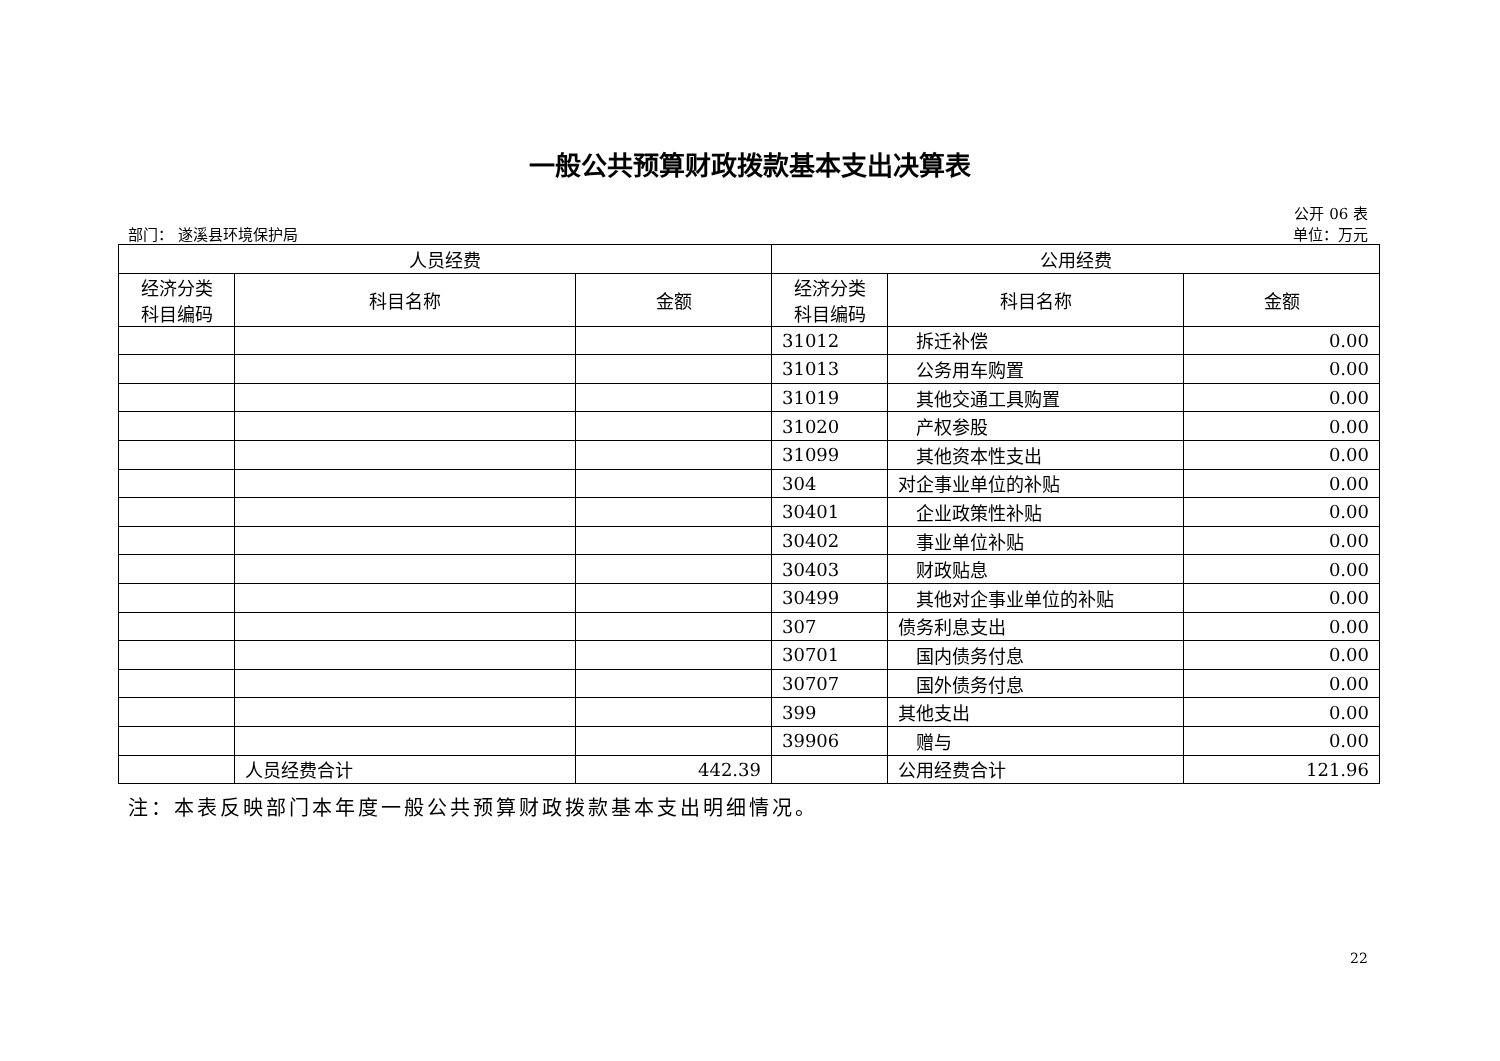一般公共预算财政拨款基本支出决算表
公开 06 表
部门： 遂溪县环境保护局 单位：万元
| 人员经费 | | | 公用经费 | | |
| --- | --- | --- | --- | --- | --- |
| 经济分类 科目编码 | 科目名称 | 金额 | 经济分类 科目编码 | 科目名称 | 金额 |
| | | | 31012 | 拆迁补偿 | 0.00 |
| | | | 31013 | 公务用车购置 | 0.00 |
| | | | 31019 | 其他交通工具购置 | 0.00 |
| | | | 31020 | 产权参股 | 0.00 |
| | | | 31099 | 其他资本性支出 | 0.00 |
| | | | 304 | 对企事业单位的补贴 | 0.00 |
| | | | 30401 | 企业政策性补贴 | 0.00 |
| | | | 30402 | 事业单位补贴 | 0.00 |
| | | | 30403 | 财政贴息 | 0.00 |
| | | | 30499 | 其他对企事业单位的补贴 | 0.00 |
| | | | 307 | 债务利息支出 | 0.00 |
| | | | 30701 | 国内债务付息 | 0.00 |
| | | | 30707 | 国外债务付息 | 0.00 |
| | | | 399 | 其他支出 | 0.00 |
| | | | 39906 | 赠与 | 0.00 |
| | 人员经费合计 | 442.39 | | 公用经费合计 | 121.96 |
注：本表反映部门本年度一般公共预算财政拨款基本支出明细情况。
22